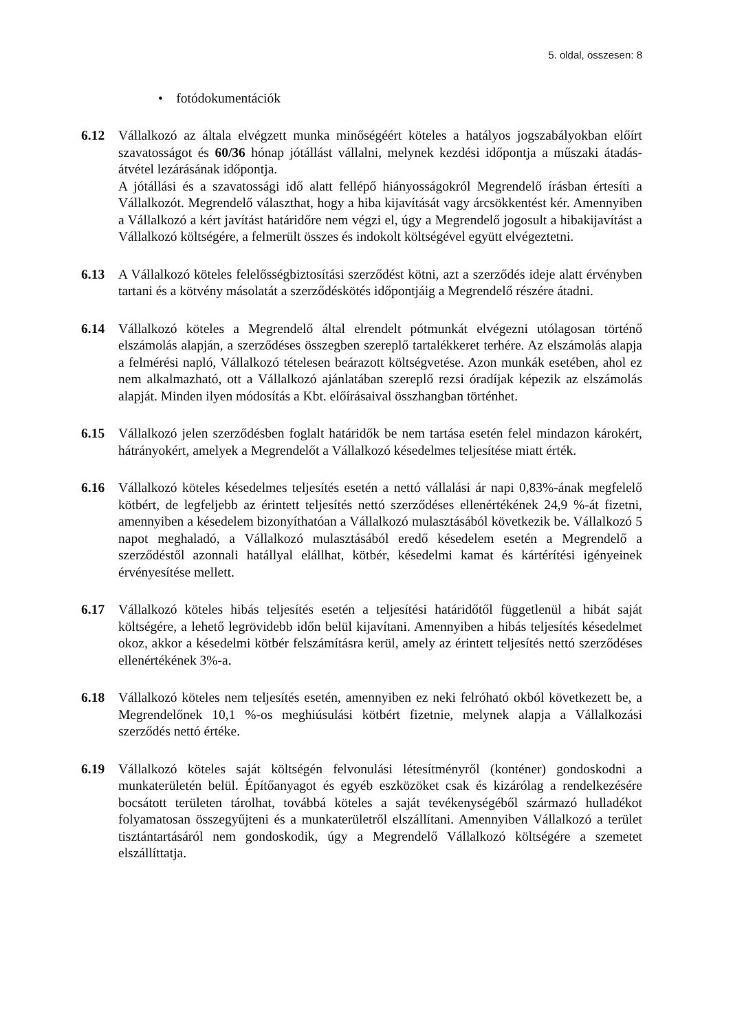5. oldal, összesen: 8
• fotódokumentációk
6.12 Vállalkozó az általa elvégzett munka minőségéért köteles a hatályos jogszabályokban előírt szavatosságot és 60/36 hónap jótállást vállalni, melynek kezdési időpontja a műszaki átadás-átvétel lezárásának időpontja.
A jótállási és a szavatossági idő alatt fellépő hiányosságokról Megrendelő írásban értesíti a Vállalkozót. Megrendelő választhat, hogy a hiba kijavítását vagy árcsökkentést kér. Amennyiben a Vállalkozó a kért javítást határidőre nem végzi el, úgy a Megrendelő jogosult a hibakijavítást a Vállalkozó költségére, a felmerült összes és indokolt költségével együtt elvégeztetni.
6.13 A Vállalkozó köteles felelősségbiztosítási szerződést kötni, azt a szerződés ideje alatt érvényben tartani és a kötvény másolatát a szerződéskötés időpontjáig a Megrendelő részére átadni.
6.14 Vállalkozó köteles a Megrendelő által elrendelt pótmunkát elvégezni utólagosan történő elszámolás alapján, a szerződéses összegben szereplő tartalékkeret terhére. Az elszámolás alapja a felmérési napló, Vállalkozó tételesen beárazott költségvetése. Azon munkák esetében, ahol ez nem alkalmazható, ott a Vállalkozó ajánlatában szereplő rezsi óradíjak képezik az elszámolás alapját. Minden ilyen módosítás a Kbt. előírásaival összhangban történhet.
6.15 Vállalkozó jelen szerződésben foglalt határidők be nem tartása esetén felel mindazon károkért, hátrányokért, amelyek a Megrendelőt a Vállalkozó késedelmes teljesítése miatt érték.
6.16 Vállalkozó köteles késedelmes teljesítés esetén a nettó vállalási ár napi 0,83%-ának megfelelő kötbért, de legfeljebb az érintett teljesítés nettó szerződéses ellenértékének 24,9 %-át fizetni, amennyiben a késedelem bizonyíthatóan a Vállalkozó mulasztásából következik be. Vállalkozó 5 napot meghaladó, a Vállalkozó mulasztásából eredő késedelem esetén a Megrendelő a szerződéstől azonnali hatállyal elállhat, kötbér, késedelmi kamat és kártérítési igényeinek érvényesítése mellett.
6.17 Vállalkozó köteles hibás teljesítés esetén a teljesítési határidőtől függetlenül a hibát saját költségére, a lehető legrövidebb időn belül kijavítani. Amennyiben a hibás teljesítés késedelmet okoz, akkor a késedelmi kötbér felszámításra kerül, amely az érintett teljesítés nettó szerződéses ellenértékének 3%-a.
6.18 Vállalkozó köteles nem teljesítés esetén, amennyiben ez neki felróható okból következett be, a Megrendelőnek 10,1 %-os meghiúsulási kötbért fizetnie, melynek alapja a Vállalkozási szerződés nettó értéke.
6.19 Vállalkozó köteles saját költségén felvonulási létesítményről (konténer) gondoskodni a munkaterületén belül. Építőanyagot és egyéb eszközöket csak és kizárólag a rendelkezésére bocsátott területen tárolhat, továbbá köteles a saját tevékenységéből származó hulladékot folyamatosan összegyűjteni és a munkaterületről elszállítani. Amennyiben Vállalkozó a terület tisztántartásáról nem gondoskodik, úgy a Megrendelő Vállalkozó költségére a szemetet elszállíttatja.